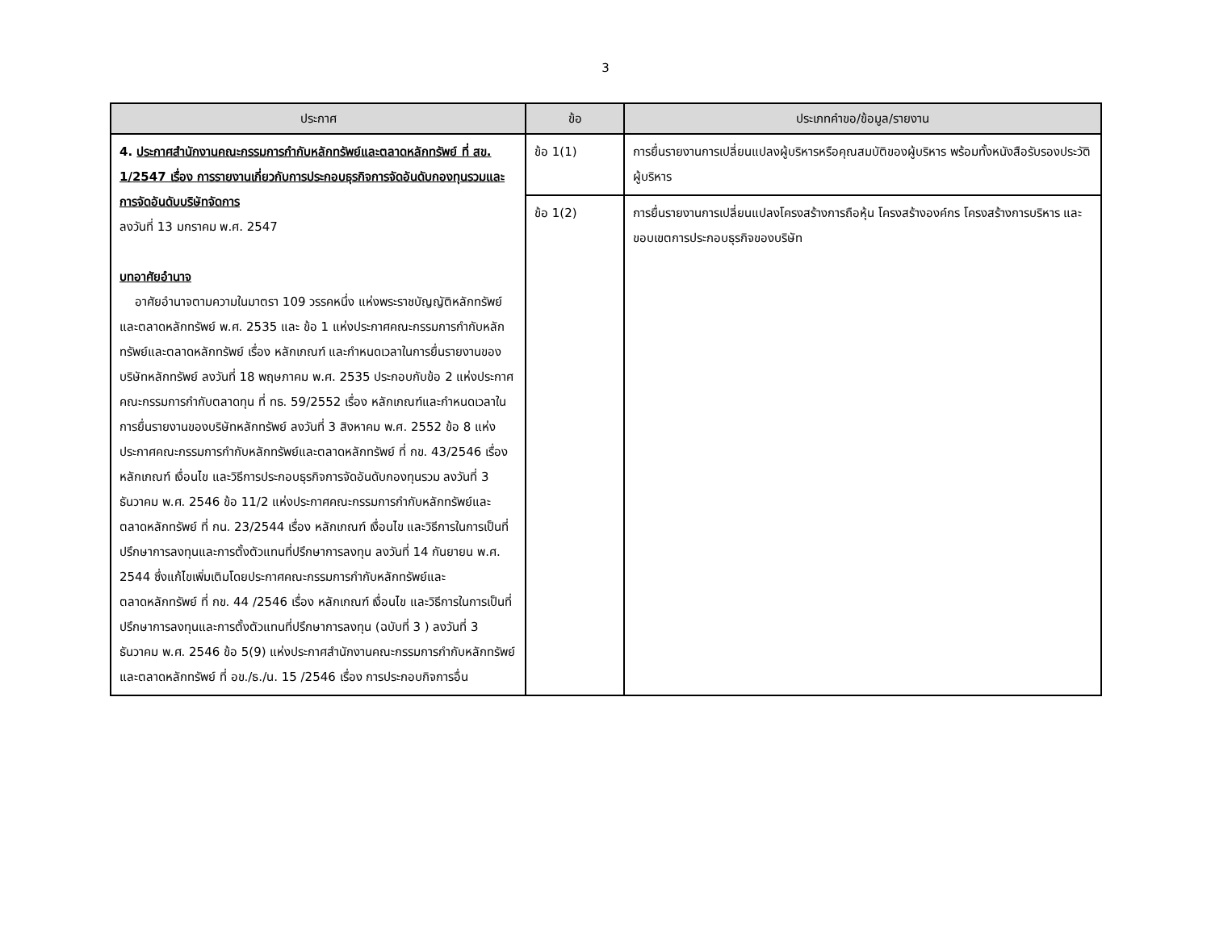3
| ประกาศ | ข้อ | ประเภทคำขอ/ข้อมูล/รายงาน |
| --- | --- | --- |
| 4. ประกาศสำนักงานคณะกรรมการกำกับหลักทรัพย์และตลาดหลักทรัพย์ ที่ สข. 1/2547 เรื่อง การรายงานเกี่ยวกับการประกอบธุรกิจการจัดอันดับกองทุนรวมและการจัดอันดับบริษัทจัดการ ลงวันที่ 13 มกราคม พ.ศ. 2547 บทอาศัยอำนาจ อาศัยอำนาจตามความในมาตรา 109 วรรคหนึ่ง แห่งพระราชบัญญัติหลักทรัพย์และตลาดหลักทรัพย์ พ.ศ. 2535 และ ข้อ 1 แห่งประกาศคณะกรรมการกำกับหลักทรัพย์และตลาดหลักทรัพย์ เรื่อง หลักเกณฑ์ และกำหนดเวลาในการยื่นรายงานของบริษัทหลักทรัพย์ ลงวันที่ 18 พฤษภาคม พ.ศ. 2535 ประกอบกับข้อ 2 แห่งประกาศคณะกรรมการกำกับตลาดทุน ที่ ทธ. 59/2552 เรื่อง หลักเกณฑ์และกำหนดเวลาในการยื่นรายงานของบริษัทหลักทรัพย์ ลงวันที่ 3 สิงหาคม พ.ศ. 2552 ข้อ 8 แห่งประกาศคณะกรรมการกำกับหลักทรัพย์และตลาดหลักทรัพย์ ที่ กข. 43/2546 เรื่อง หลักเกณฑ์ เงื่อนไข และวิธีการประกอบธุรกิจการจัดอันดับกองทุนรวม ลงวันที่ 3 ธันวาคม พ.ศ. 2546 ข้อ 11/2 แห่งประกาศคณะกรรมการกำกับหลักทรัพย์และตลาดหลักทรัพย์ ที่ กน. 23/2544 เรื่อง หลักเกณฑ์ เงื่อนไข และวิธีการในการเป็นที่ปรึกษาการลงทุนและการตั้งตัวแทนที่ปรึกษาการลงทุน ลงวันที่ 14 กันยายน พ.ศ. 2544 ซึ่งแก้ไขเพิ่มเติมโดยประกาศคณะกรรมการกำกับหลักทรัพย์และตลาดหลักทรัพย์ ที่ กข. 44 /2546 เรื่อง หลักเกณฑ์ เงื่อนไข และวิธีการในการเป็นที่ปรึกษาการลงทุนและการตั้งตัวแทนที่ปรึกษาการลงทุน (ฉบับที่ 3 ) ลงวันที่ 3 ธันวาคม พ.ศ. 2546 ข้อ 5(9) แห่งประกาศสำนักงานคณะกรรมการกำกับหลักทรัพย์และตลาดหลักทรัพย์ ที่ อข./ธ./น. 15 /2546 เรื่อง การประกอบกิจการอื่น | ข้อ 1(1) | การยื่นรายงานการเปลี่ยนแปลงผู้บริหารหรือคุณสมบัติของผู้บริหาร พร้อมทั้งหนังสือรับรองประวัติผู้บริหาร |
| | ข้อ 1(2) | การยื่นรายงานการเปลี่ยนแปลงโครงสร้างการถือหุ้น โครงสร้างองค์กร โครงสร้างการบริหาร และขอบเขตการประกอบธุรกิจของบริษัท |